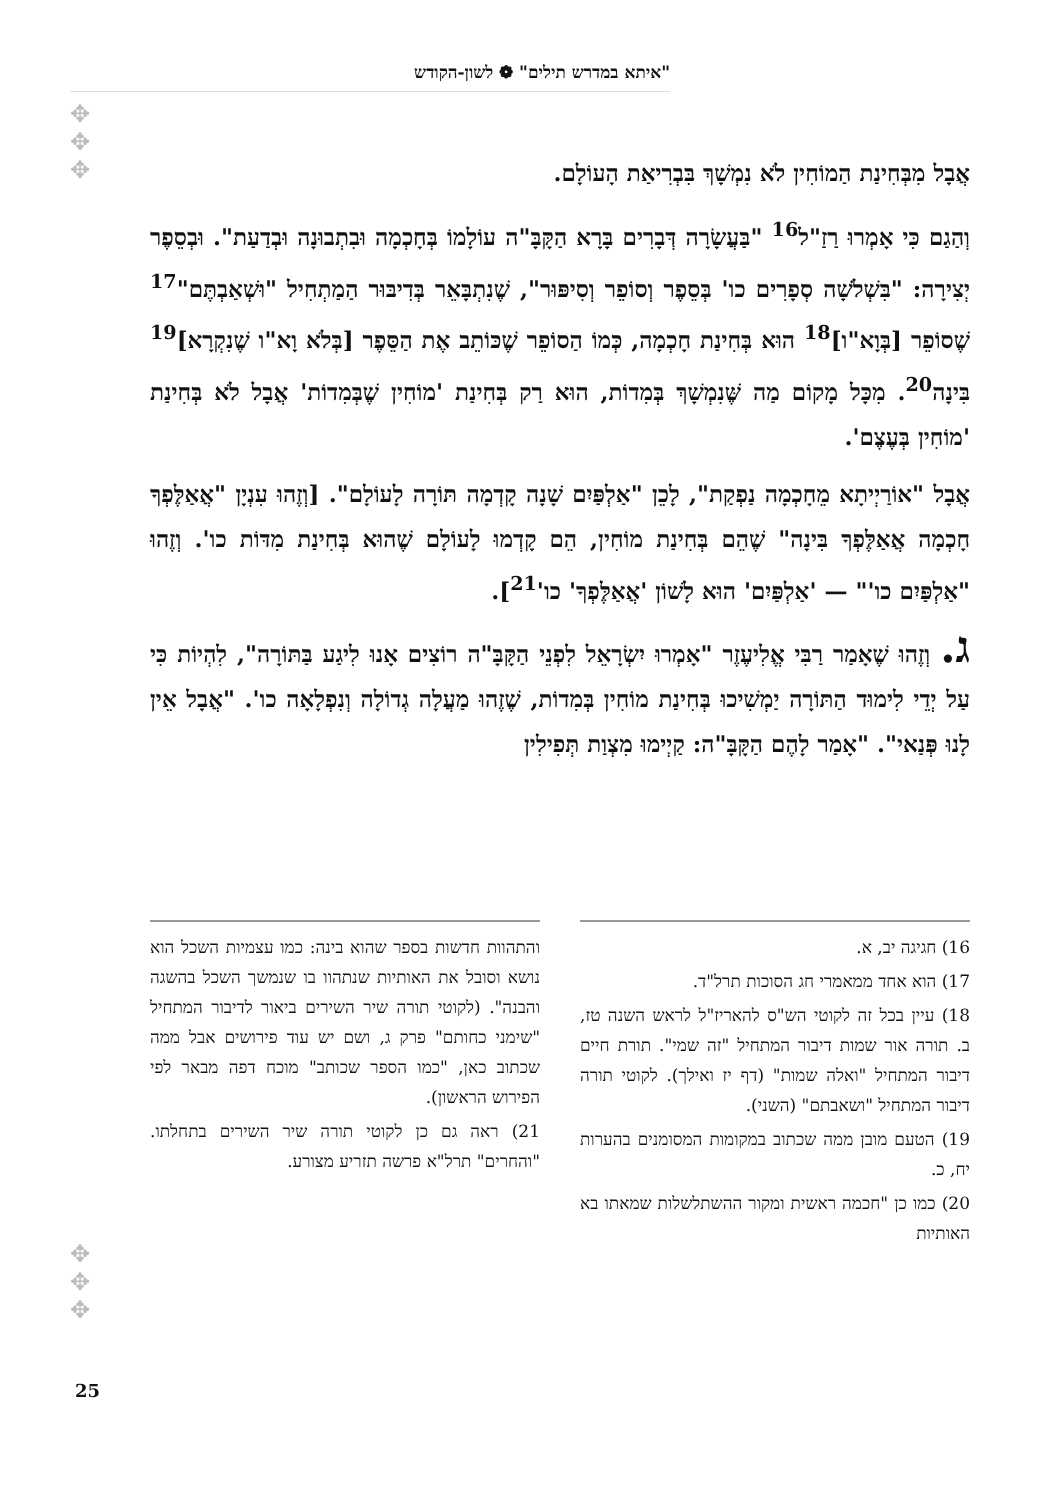"איתא במדרש תילים" ❁ לשון-הקודש
✥
✥
✥
אֲבָל מִבְּחִינַת הַמוֹחִין לֹא נִמְשָׁךְ בִּבְרִיאַת הָעוֹלָם.
וְהַגַם כִּי אָמְרוּ רַזַ"ל<sup>16</sup> "בַּעֲשָׂרָה דְּבָרִים בָּרָא הַקָּבָּ"ה עוֹלָמוֹ בְּחָכְמָה וּבִתְבוּנָה וּבְדַעַת". וּבְסֵפֶר יְצִירָה: "בִּשְׁלֹשָׁה סְפָרִים כו' בְּסֵפֶר וְסוֹפֵר וְסִיפּוּר", שֶׁנִתְבָּאֵר בְּדִיבּוּר הַמַתְחִיל "וּשְׁאַבְתֶּם"<sup>17</sup> שֶׁסוֹפֵר [בְּוָא"ו]<sup>18</sup> הוּא בְּחִינַת חָכְמָה, כְּמוֹ הַסוֹפֵר שֶׁכּוֹתֵב אֶת הַסֵּפֶר [בְּלֹא וָא"ו שֶׁנִקְרָא]<sup>19</sup> בִּינָה<sup>20</sup>. מִכָּל מָקוֹם מַה שֶּׁנִמְשָׁךְ בְּמִדוֹת, הוּא רַק בְּחִינַת 'מוֹחִין שֶׁבְּמִדוֹת' אֲבָל לֹא בְּחִינַת 'מוֹחִין בְּעֶצֶם'.
אֲבָל "אוֹרַיְיתָא מֵחָכְמָה נַפְקַת", לָכֵן "אַלְפַּיִם שָׁנָה קָדְמָה תּוֹרָה לָעוֹלָם". [וְזֶהוּ עִנְיָן "אֲאַלֶּפְךָ חָכְמָה אֲאַלֶּפְךָ בִּינָה" שֶׁהֵם בְּחִינַת מוֹחִין, הֵם קָדְמוּ לָעוֹלָם שֶׁהוּא בְּחִינַת מִדּוֹת כו'. וְזֶהוּ "אַלְפַּיִם כו'" — 'אַלְפַּיִם' הוּא לָשׁוֹן 'אֲאַלֶּפְךָ' כו'<sup>21</sup>].
ג. וְזֶהוּ שֶׁאָמַר רַבִּי אֱלִיעֶזֶר "אָמְרוּ יִשְׂרָאֵל לִפְנֵי הַקָּבָּ"ה רוֹצִים אָנוּ לִיגַע בַּתּוֹרָה", לִהְיוֹת כִּי עַל יְדֵי לִימוּד הַתּוֹרָה יַמְשִׁיכוּ בְּחִינַת מוֹחִין בְּמִדוֹת, שֶׁזֶהוּ מַעֲלָה גְדוֹלָה וְנִפְלָאָה כו'. "אֲבָל אֵין לָנוּ פְּנַאי". "אָמַר לָהֶם הַקָּבָּ"ה: קַיְימוּ מִצְוַת תְּפִילִין
16) חגיגה יב, א.
17) הוא אחד ממאמרי חג הסוכות תרל"ד.
18) עיין בכל זה לקוטי הש"ס להאריז"ל לראש השנה טז, ב. תורה אור שמות דיבור המתחיל "זה שמי". תורת חיים דיבור המתחיל "ואלה שמות" (דף יז ואילך). לקוטי תורה דיבור המתחיל "ושאבתם" (השני).
19) הטעם מובן ממה שכתוב במקומות המסומנים בהערות יח, כ.
20) כמו כן "חכמה ראשית ומקור ההשתלשלות שמאתו בא האותיות
והתהוות חדשות בספר שהוא בינה: כמו עצמיות השכל הוא נושא וסובל את האותיות שנתהוו בו שנמשך השכל בהשגה והבנה". (לקוטי תורה שיר השירים ביאור לדיבור המתחיל "שימני כחותם" פרק ג, ושם יש עוד פירושים אבל ממה שכתוב כאן, "כמו הספר שכותב" מוכח דפה מבאר לפי הפירוש הראשון).
21) ראה גם כן לקוטי תורה שיר השירים בתחלתו. "והחרים" תרל"א פרשה תזריע מצורע.
✥
✥
✥
25